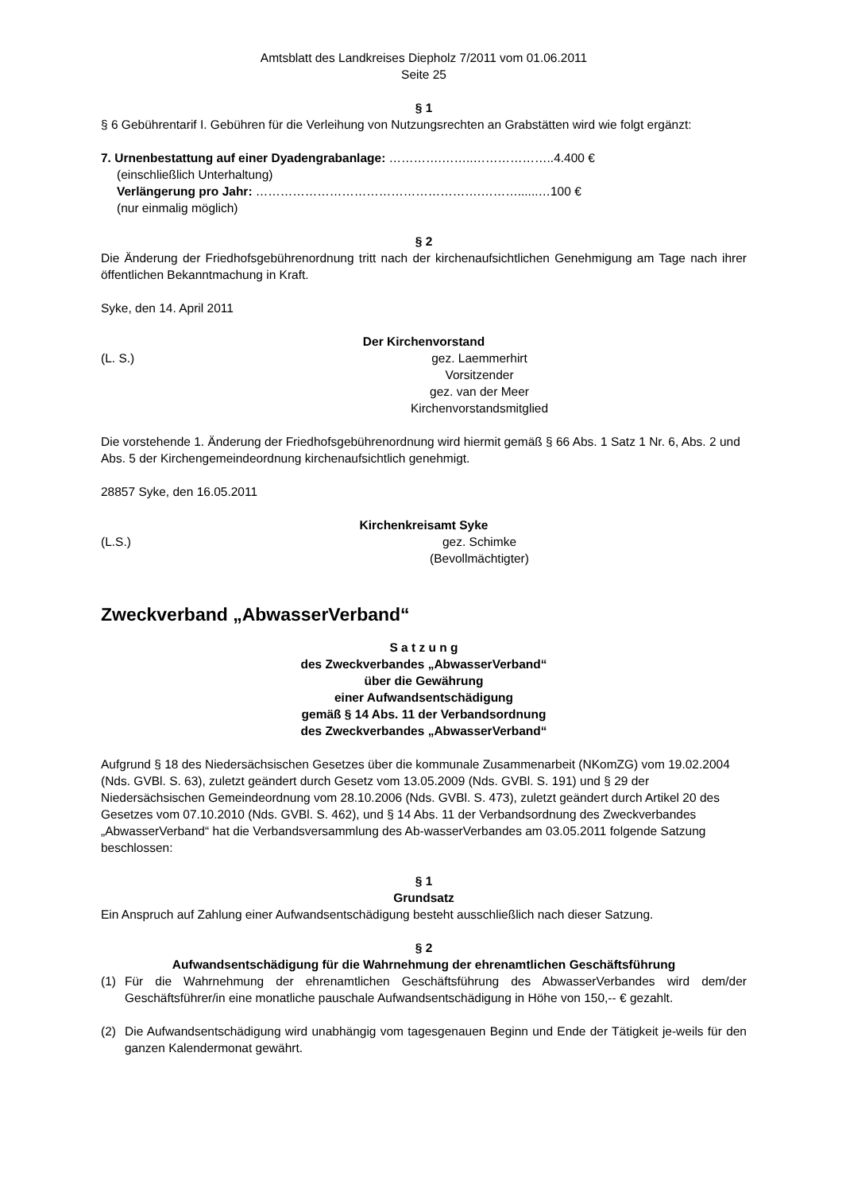Amtsblatt des Landkreises Diepholz 7/2011 vom 01.06.2011
Seite 25
§ 1
§ 6 Gebührentarif I. Gebühren für die Verleihung von Nutzungsrechten an Grabstätten wird wie folgt ergänzt:
7. Urnenbestattung auf einer Dyadengrabanlage: ………….……..………………..4.400 €
(einschließlich Unterhaltung)
Verlängerung pro Jahr: ……………………………………………….………......…100 €
(nur einmalig möglich)
§ 2
Die Änderung der Friedhofsgebührenordnung tritt nach der kirchenaufsichtlichen Genehmigung am Tage nach ihrer öffentlichen Bekanntmachung in Kraft.
Syke, den 14. April 2011
Der Kirchenvorstand
(L. S.) gez. Laemmerhirt
Vorsitzender
gez. van der Meer
Kirchenvorstandsmitglied
Die vorstehende 1. Änderung der Friedhofsgebührenordnung wird hiermit gemäß § 66 Abs. 1 Satz 1 Nr. 6, Abs. 2 und Abs. 5 der Kirchengemeindeordnung kirchenaufsichtlich genehmigt.
28857 Syke, den 16.05.2011
Kirchenkreisamt Syke
(L.S.) gez. Schimke
(Bevollmächtigter)
Zweckverband „AbwasserVerband“
S a t z u n g
des Zweckverbandes „AbwasserVerband“
über die Gewährung
einer Aufwandsentschädigung
gemäß § 14 Abs. 11 der Verbandsordnung
des Zweckverbandes „AbwasserVerband“
Aufgrund § 18 des Niedersächsischen Gesetzes über die kommunale Zusammenarbeit (NKomZG) vom 19.02.2004 (Nds. GVBl. S. 63), zuletzt geändert durch Gesetz vom 13.05.2009 (Nds. GVBl. S. 191) und § 29 der Niedersächsischen Gemeindeordnung vom 28.10.2006 (Nds. GVBl. S. 473), zuletzt geändert durch Artikel 20 des Gesetzes vom 07.10.2010 (Nds. GVBl. S. 462), und § 14 Abs. 11 der Verbandsordnung des Zweckverbandes „AbwasserVerband“ hat die Verbandsversammlung des Ab-wasserVerbandes am 03.05.2011 folgende Satzung beschlossen:
§ 1
Grundsatz
Ein Anspruch auf Zahlung einer Aufwandsentschädigung besteht ausschließlich nach dieser Satzung.
§ 2
Aufwandsentschädigung für die Wahrnehmung der ehrenamtlichen Geschäftsführung
(1) Für die Wahrnehmung der ehrenamtlichen Geschäftsführung des AbwasserVerbandes wird dem/der Geschäftsführer/in eine monatliche pauschale Aufwandsentschädigung in Höhe von 150,-- € gezahlt.
(2) Die Aufwandsentschädigung wird unabhängig vom tagesgenauen Beginn und Ende der Tätigkeit je-weils für den ganzen Kalendermonat gewährt.